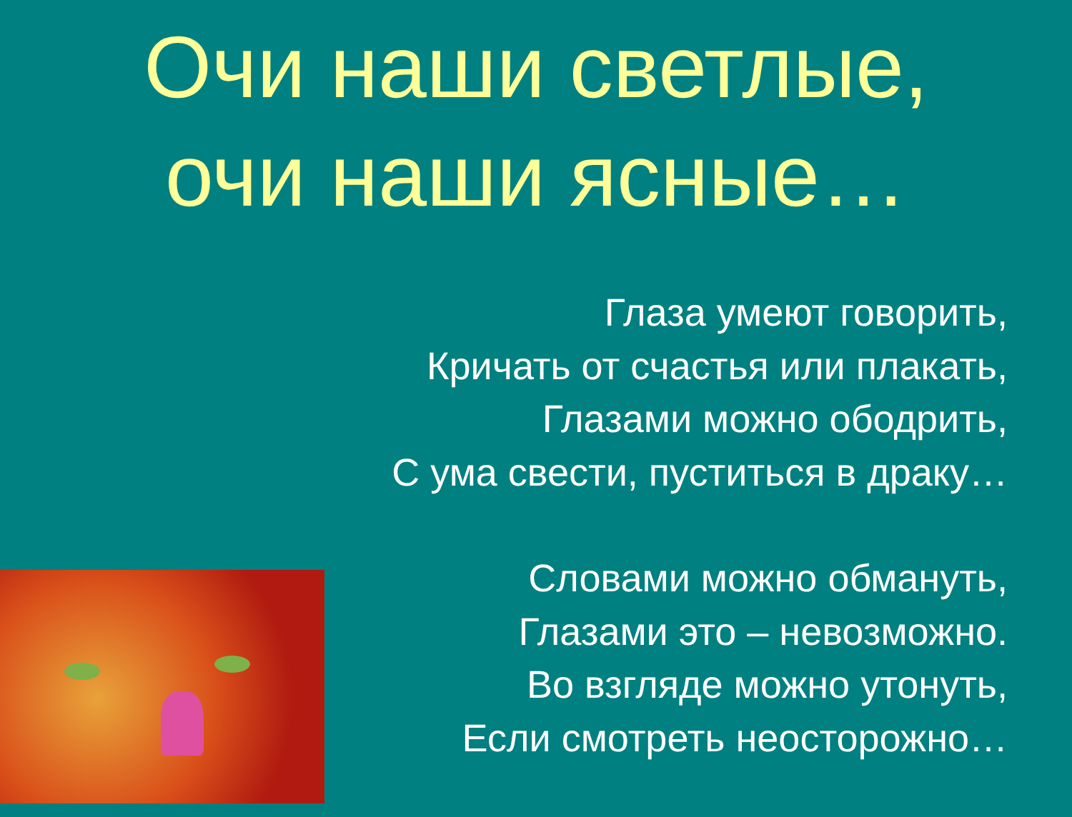Очи наши светлые,
очи наши ясные…
Глаза умеют говорить,
Кричать от счастья или плакать,
Глазами можно ободрить,
С ума свести, пуститься в драку…
Словами можно обмануть,
Глазами это – невозможно.
Во взгляде можно утонуть,
Если смотреть неосторожно…